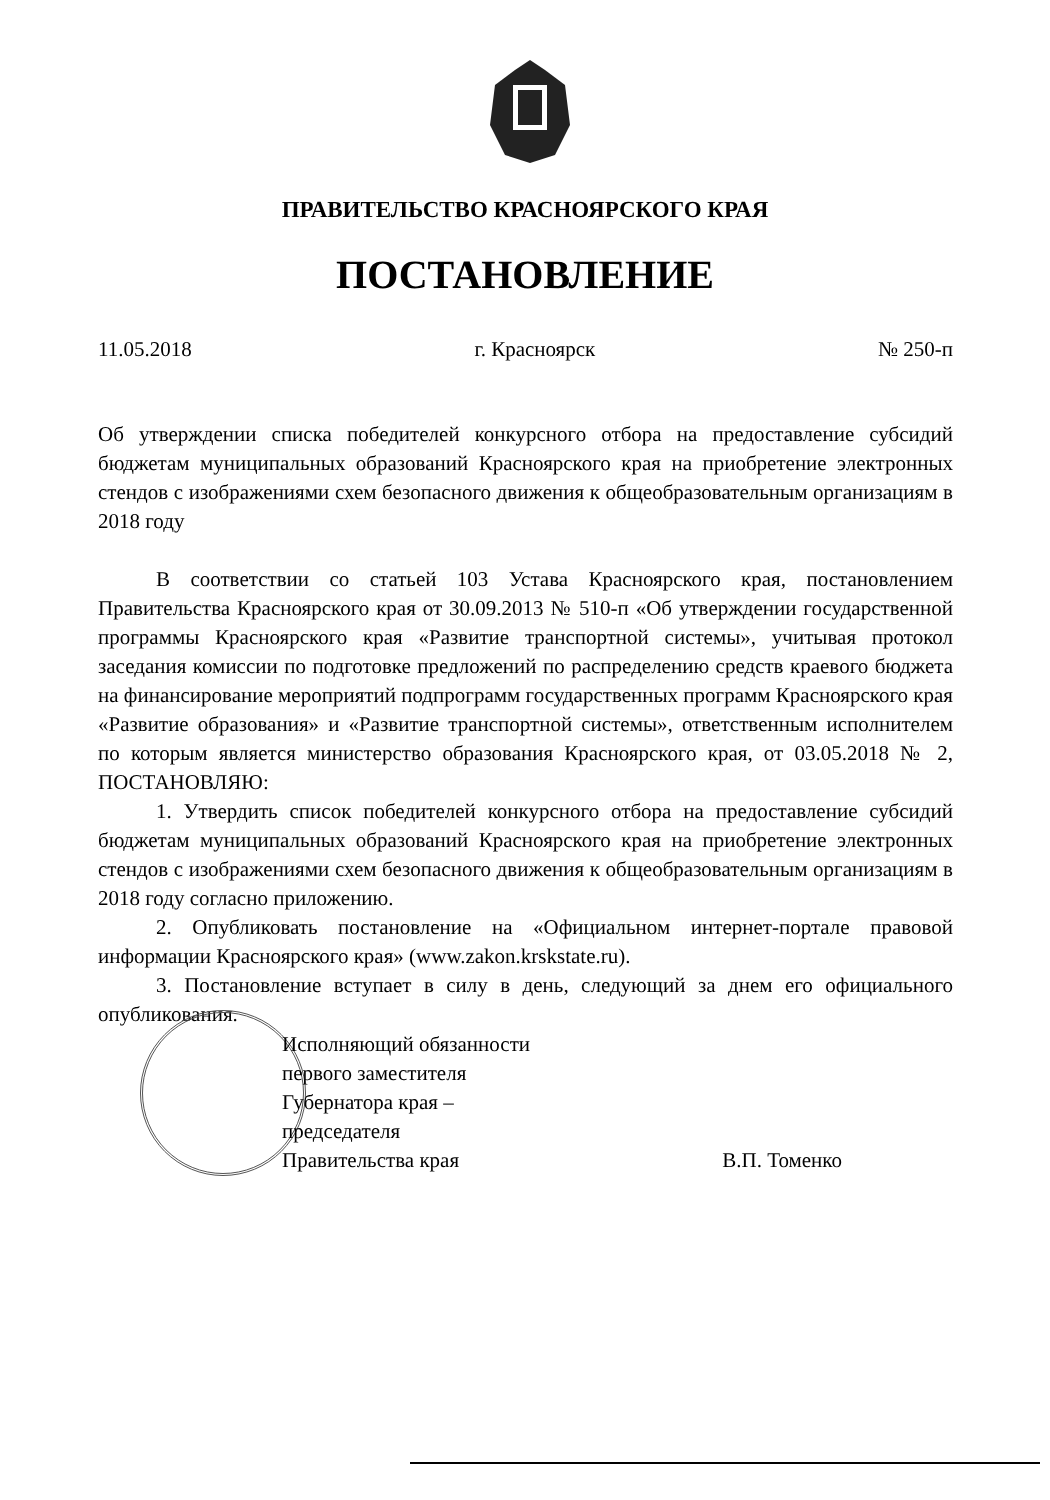ПРАВИТЕЛЬСТВО КРАСНОЯРСКОГО КРАЯ
ПОСТАНОВЛЕНИЕ
11.05.2018 г. Красноярск № 250-п
Об утверждении списка победителей конкурсного отбора на предоставление субсидий бюджетам муниципальных образований Красноярского края на приобретение электронных стендов с изображениями схем безопасного движения к общеобразовательным организациям в 2018 году
В соответствии со статьей 103 Устава Красноярского края, постановлением Правительства Красноярского края от 30.09.2013 № 510-п «Об утверждении государственной программы Красноярского края «Развитие транспортной системы», учитывая протокол заседания комиссии по подготовке предложений по распределению средств краевого бюджета на финансирование мероприятий подпрограмм государственных программ Красноярского края «Развитие образования» и «Развитие транспортной системы», ответственным исполнителем по которым является министерство образования Красноярского края, от 03.05.2018 № 2, ПОСТАНОВЛЯЮ:
1. Утвердить список победителей конкурсного отбора на предоставление субсидий бюджетам муниципальных образований Красноярского края на приобретение электронных стендов с изображениями схем безопасного движения к общеобразовательным организациям в 2018 году согласно приложению.
2. Опубликовать постановление на «Официальном интернет-портале правовой информации Красноярского края» (www.zakon.krskstate.ru).
3. Постановление вступает в силу в день, следующий за днем его официального опубликования.
Исполняющий обязанности
первого заместителя
Губернатора края –
председателя
Правительства края
В.П. Томенко